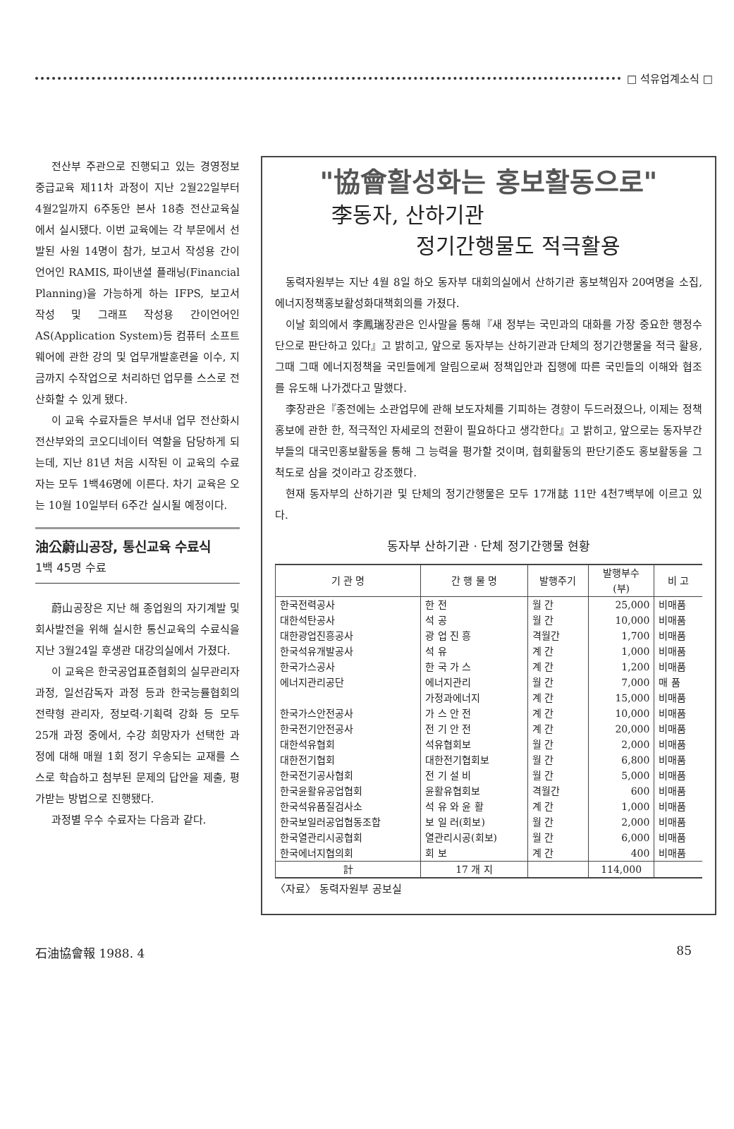□ 석유업계소식 □
전산부 주관으로 진행되고 있는 경영정보 중급교육 제11차 과정이 지난 2월22일부터 4월2일까지 6주동안 본사 18층 전산교육실에서 실시됐다. 이번 교육에는 각 부문에서 선발된 사원 14명이 참가, 보고서 작성용 간이언어인 RAMIS, 파이낸셜 플래닝(Financial Planning)을 가능하게 하는 IFPS, 보고서 작성 및 그래프 작성용 간이언어인 AS(Application System)등 컴퓨터 소프트웨어에 관한 강의 및 업무개발훈련을 이수, 지금까지 수작업으로 처리하던 업무를 스스로 전산화할 수 있게 됐다.
이 교육 수료자들은 부서내 업무 전산화시 전산부와의 코오디네이터 역할을 담당하게 되는데, 지난 81년 처음 시작된 이 교육의 수료자는 모두 1백46명에 이른다. 차기 교육은 오는 10월 10일부터 6주간 실시될 예정이다.
油公蔚山공장, 통신교육 수료식
1백 45명 수료
蔚山공장은 지난 해 종업원의 자기계발 및 회사발전을 위해 실시한 통신교육의 수료식을 지난 3월24일 후생관 대강의실에서 가졌다.
이 교육은 한국공업표준협회의 실무관리자 과정, 일선감독자 과정 등과 한국능률협회의 전략형 관리자, 정보력·기획력 강화 등 모두 25개 과정 중에서, 수강 희망자가 선택한 과정에 대해 매월 1회 정기 우송되는 교재를 스스로 학습하고 첨부된 문제의 답안을 제출, 평가받는 방법으로 진행됐다.
과정별 우수 수료자는 다음과 같다.
"協會활성화는 홍보활동으로"
李동자, 산하기관
정기간행물도 적극활용
동력자원부는 지난 4월 8일 하오 동자부 대회의실에서 산하기관 홍보책임자 20여명을 소집, 에너지정책홍보활성화대책회의를 가졌다.
이날 회의에서 李鳳瑞장관은 인사말을 통해『새 정부는 국민과의 대화를 가장 중요한 행정수단으로 판단하고 있다』고 밝히고, 앞으로 동자부는 산하기관과 단체의 정기간행물을 적극 활용, 그때 그때 에너지정책을 국민들에게 알림으로써 정책입안과 집행에 따른 국민들의 이해와 협조를 유도해 나가겠다고 말했다.
李장관은『종전에는 소관업무에 관해 보도자체를 기피하는 경향이 두드러졌으나, 이제는 정책홍보에 관한 한, 적극적인 자세로의 전환이 필요하다고 생각한다』고 밝히고, 앞으로는 동자부간부들의 대국민홍보활동을 통해 그 능력을 평가할 것이며, 협회활동의 판단기준도 홍보활동을 그 척도로 삼을 것이라고 강조했다.
현재 동자부의 산하기관 및 단체의 정기간행물은 모두 17개誌 11만 4천7백부에 이르고 있다.
동자부 산하기관 · 단체 정기간행물 현황
| 기 관 명 | 간 행 물 명 | 발행주기 | 발행부수 (부) | 비 고 |
| --- | --- | --- | --- | --- |
| 한국전력공사 | 한 전 | 월 간 | 25,000 | 비매품 |
| 대한석탄공사 | 석 공 | 월 간 | 10,000 | 비매품 |
| 대한광업진흥공사 | 광 업 진 흥 | 격월간 | 1,700 | 비매품 |
| 한국석유개발공사 | 석 유 | 계 간 | 1,000 | 비매품 |
| 한국가스공사 | 한 국 가 스 | 계 간 | 1,200 | 비매품 |
| 에너지관리공단 | 에너지관리 | 월 간 | 7,000 | 매 품 |
| | 가정과에너지 | 계 간 | 15,000 | 비매품 |
| 한국가스안전공사 | 가 스 안 전 | 계 간 | 10,000 | 비매품 |
| 한국전기안전공사 | 전 기 안 전 | 계 간 | 20,000 | 비매품 |
| 대한석유협회 | 석유협회보 | 월 간 | 2,000 | 비매품 |
| 대한전기협회 | 대한전기협회보 | 월 간 | 6,800 | 비매품 |
| 한국전기공사협회 | 전 기 설 비 | 월 간 | 5,000 | 비매품 |
| 한국윤활유공업협회 | 윤활유협회보 | 격월간 | 600 | 비매품 |
| 한국석유품질검사소 | 석 유 와 윤 활 | 계 간 | 1,000 | 비매품 |
| 한국보일러공업협동조합 | 보 일 러(회보) | 월 간 | 2,000 | 비매품 |
| 한국열관리시공협회 | 열관리시공(회보) | 월 간 | 6,000 | 비매품 |
| 한국에너지협의회 | 회 보 | 계 간 | 400 | 비매품 |
| 計 | 17 개 지 | | 114,000 | |
〈자료〉 동력자원부 공보실
石油協會報 1988. 4 85